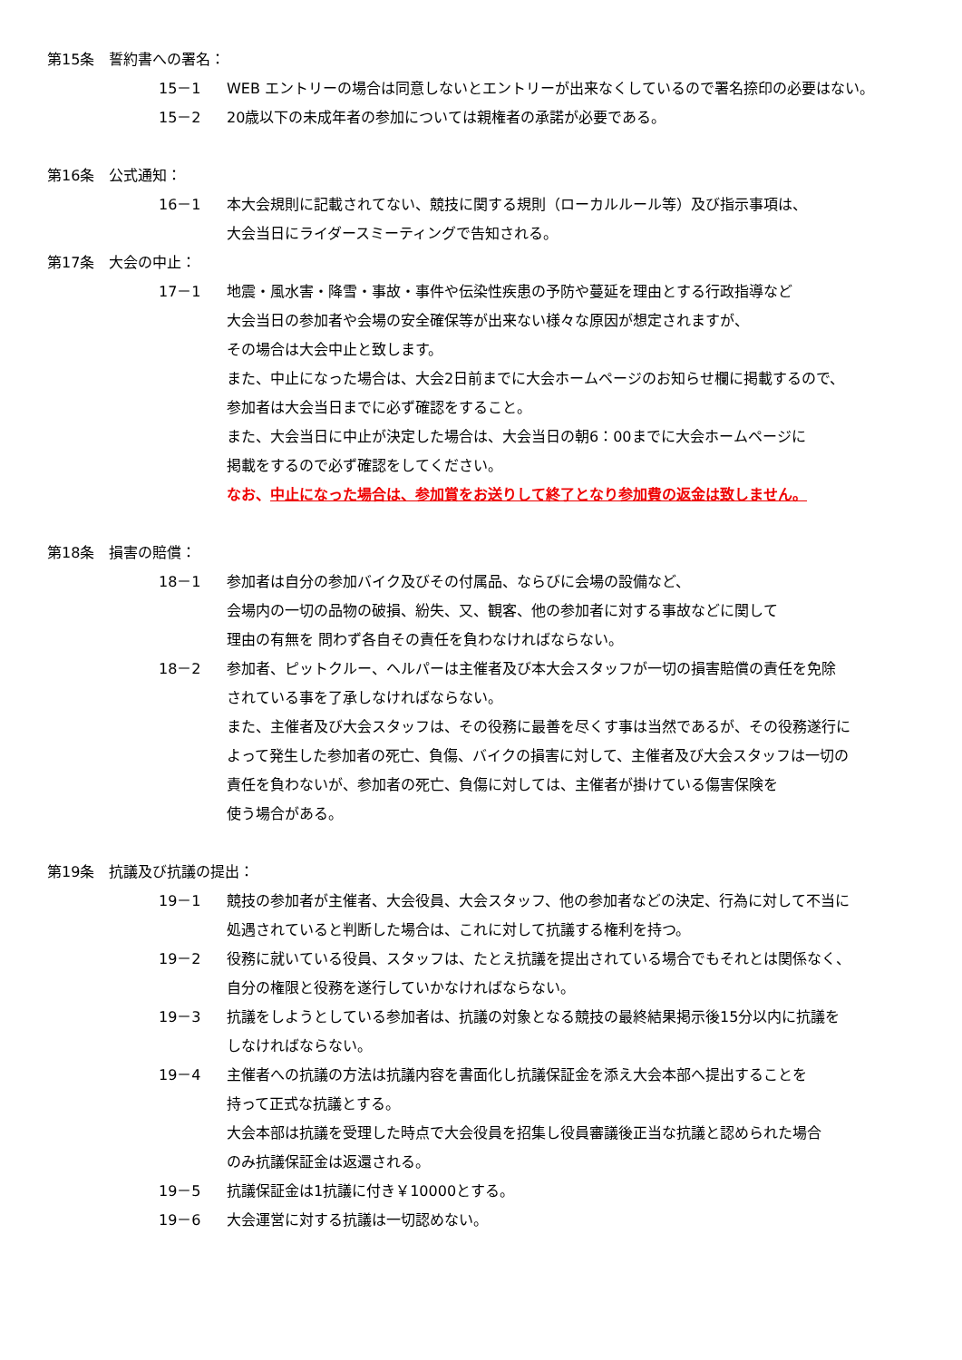第15条　誓約書への署名：
15－1 WEB エントリーの場合は同意しないとエントリーが出来なくしているので署名捺印の必要はない。
15－2 20歳以下の未成年者の参加については親権者の承諾が必要である。
第16条　公式通知：
16－1 本大会規則に記載されてない、競技に関する規則（ローカルルール等）及び指示事項は、
大会当日にライダースミーティングで告知される。
第17条　大会の中止：
17－1 地震・風水害・降雪・事故・事件や伝染性疾患の予防や蔓延を理由とする行政指導など
大会当日の参加者や会場の安全確保等が出来ない様々な原因が想定されますが、
その場合は大会中止と致します。
また、中止になった場合は、大会2日前までに大会ホームページのお知らせ欄に掲載するので、
参加者は大会当日までに必ず確認をすること。
また、大会当日に中止が決定した場合は、大会当日の朝6：00までに大会ホームページに
掲載をするので必ず確認をしてください。
なお、中止になった場合は、参加賞をお送りして終了となり参加費の返金は致しません。
第18条　損害の賠償：
18－1 参加者は自分の参加バイク及びその付属品、ならびに会場の設備など、
会場内の一切の品物の破損、紛失、又、観客、他の参加者に対する事故などに関して
理由の有無を 問わず各自その責任を負わなければならない。
18－2 参加者、ピットクルー、ヘルパーは主催者及び本大会スタッフが一切の損害賠償の責任を免除
されている事を了承しなければならない。
また、主催者及び大会スタッフは、その役務に最善を尽くす事は当然であるが、その役務遂行に
よって発生した参加者の死亡、負傷、バイクの損害に対して、主催者及び大会スタッフは一切の
責任を負わないが、参加者の死亡、負傷に対しては、主催者が掛けている傷害保険を
使う場合がある。
第19条　抗議及び抗議の提出：
19－1 競技の参加者が主催者、大会役員、大会スタッフ、他の参加者などの決定、行為に対して不当に
処遇されていると判断した場合は、これに対して抗議する権利を持つ。
19－2 役務に就いている役員、スタッフは、たとえ抗議を提出されている場合でもそれとは関係なく、
自分の権限と役務を遂行していかなければならない。
19－3 抗議をしようとしている参加者は、抗議の対象となる競技の最終結果掲示後15分以内に抗議を
しなければならない。
19－4 主催者への抗議の方法は抗議内容を書面化し抗議保証金を添え大会本部へ提出することを
持って正式な抗議とする。
大会本部は抗議を受理した時点で大会役員を招集し役員審議後正当な抗議と認められた場合
のみ抗議保証金は返還される。
19－5 抗議保証金は1抗議に付き￥10000とする。
19－6 大会運営に対する抗議は一切認めない。